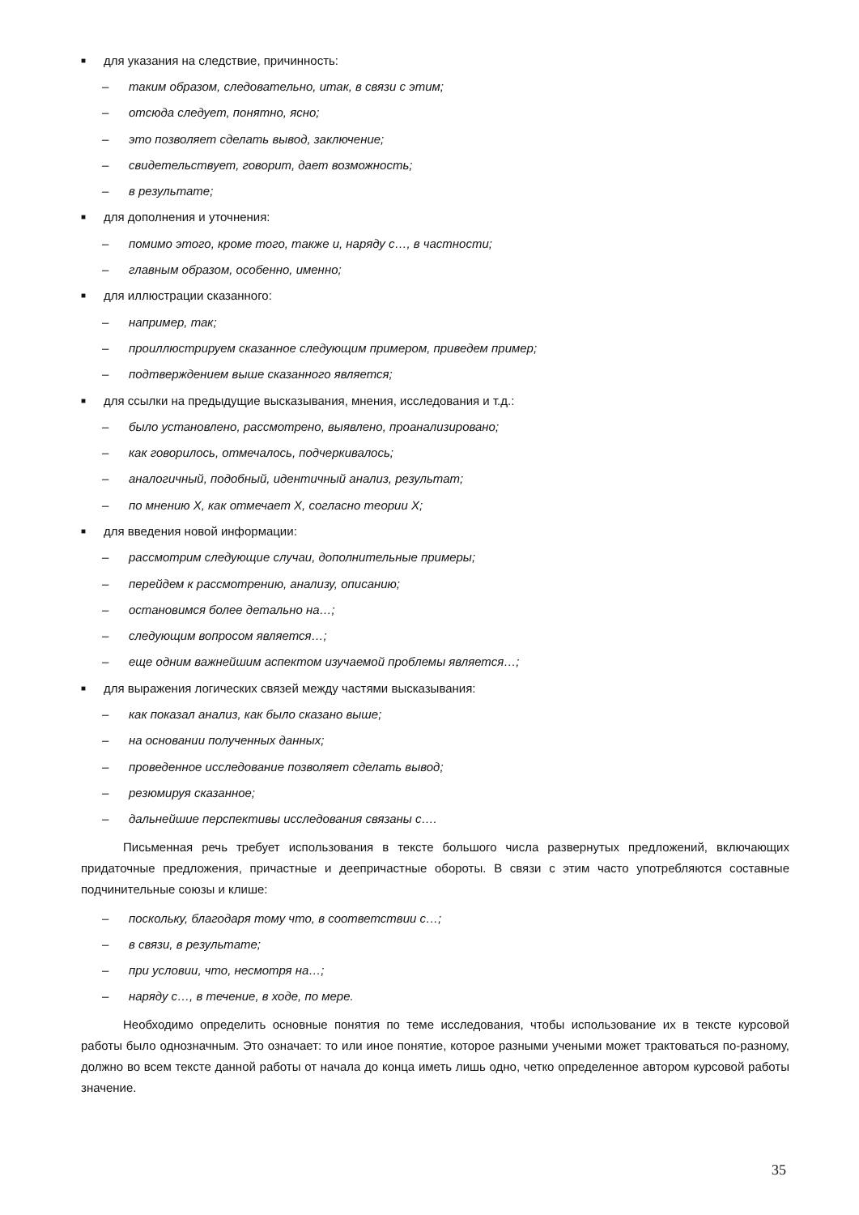■ для указания на следствие, причинность:
– таким образом, следовательно, итак, в связи с этим;
– отсюда следует, понятно, ясно;
– это позволяет сделать вывод, заключение;
– свидетельствует, говорит, дает возможность;
– в результате;
■ для дополнения и уточнения:
– помимо этого, кроме того, также и, наряду с…, в частности;
– главным образом, особенно, именно;
■ для иллюстрации сказанного:
– например, так;
– проиллюстрируем сказанное следующим примером, приведем пример;
– подтверждением выше сказанного является;
■ для ссылки на предыдущие высказывания, мнения, исследования и т.д.:
– было установлено, рассмотрено, выявлено, проанализировано;
– как говорилось, отмечалось, подчеркивалось;
– аналогичный, подобный, идентичный анализ, результат;
– по мнению Х, как отмечает Х, согласно теории Х;
■ для введения новой информации:
– рассмотрим следующие случаи, дополнительные примеры;
– перейдем к рассмотрению, анализу, описанию;
– остановимся более детально на…;
– следующим вопросом является…;
– еще одним важнейшим аспектом изучаемой проблемы является…;
■ для выражения логических связей между частями высказывания:
– как показал анализ, как было сказано выше;
– на основании полученных данных;
– проведенное исследование позволяет сделать вывод;
– резюмируя сказанное;
– дальнейшие перспективы исследования связаны с….
Письменная речь требует использования в тексте большого числа развернутых предложений, включающих придаточные предложения, причастные и деепричастные обороты. В связи с этим часто употребляются составные подчинительные союзы и клише:
– поскольку, благодаря тому что, в соответствии с…;
– в связи, в результате;
– при условии, что, несмотря на…;
– наряду с…, в течение, в ходе, по мере.
Необходимо определить основные понятия по теме исследования, чтобы использование их в тексте курсовой работы было однозначным. Это означает: то или иное понятие, которое разными учеными может трактоваться по-разному, должно во всем тексте данной работы от начала до конца иметь лишь одно, четко определенное автором курсовой работы значение.
35